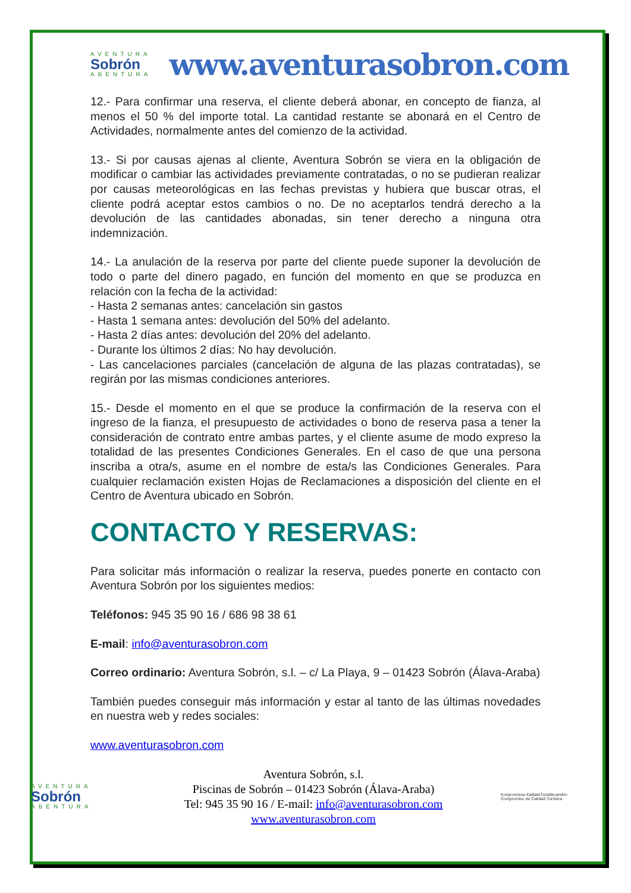AVENTURA
Sobrón
ABENTURA
www.aventurasobron.com
12.- Para confirmar una reserva, el cliente deberá abonar, en concepto de fianza, al menos el 50 % del importe total. La cantidad restante se abonará en el Centro de Actividades, normalmente antes del comienzo de la actividad.
13.- Si por causas ajenas al cliente, Aventura Sobrón se viera en la obligación de modificar o cambiar las actividades previamente contratadas, o no se pudieran realizar por causas meteorológicas en las fechas previstas y hubiera que buscar otras, el cliente podrá aceptar estos cambios o no. De no aceptarlos tendrá derecho a la devolución de las cantidades abonadas, sin tener derecho a ninguna otra indemnización.
14.- La anulación de la reserva por parte del cliente puede suponer la devolución de todo o parte del dinero pagado, en función del momento en que se produzca en relación con la fecha de la actividad:
- Hasta 2 semanas antes: cancelación sin gastos
- Hasta 1 semana antes: devolución del 50% del adelanto.
- Hasta 2 días antes: devolución del 20% del adelanto.
- Durante los últimos 2 días: No hay devolución.
- Las cancelaciones parciales (cancelación de alguna de las plazas contratadas), se regirán por las mismas condiciones anteriores.
15.- Desde el momento en el que se produce la confirmación de la reserva con el ingreso de la fianza, el presupuesto de actividades o bono de reserva pasa a tener la consideración de contrato entre ambas partes, y el cliente asume de modo expreso la totalidad de las presentes Condiciones Generales. En el caso de que una persona inscriba a otra/s, asume en el nombre de esta/s las Condiciones Generales. Para cualquier reclamación existen Hojas de Reclamaciones a disposición del cliente en el Centro de Aventura ubicado en Sobrón.
CONTACTO Y RESERVAS:
Para solicitar más información o realizar la reserva, puedes ponerte en contacto con Aventura Sobrón por los siguientes medios:
Teléfonos: 945 35 90 16 / 686 98 38 61
E-mail: info@aventurasobron.com
Correo ordinario: Aventura Sobrón, s.l. – c/ La Playa, 9 – 01423 Sobrón (Álava-Araba)
También puedes conseguir más información y estar al tanto de las últimas novedades en nuestra web y redes sociales:
www.aventurasobron.com
AVENTURA
Sobrón
ABENTURA
Aventura Sobrón, s.l.
Piscinas de Sobrón – 01423 Sobrón (Álava-Araba)
Tel: 945 35 90 16 / E-mail: info@aventurasobron.com
www.aventurasobron.com
Konpromisoa KalitateTuristikoarekin Compromiso de Calidad Turística